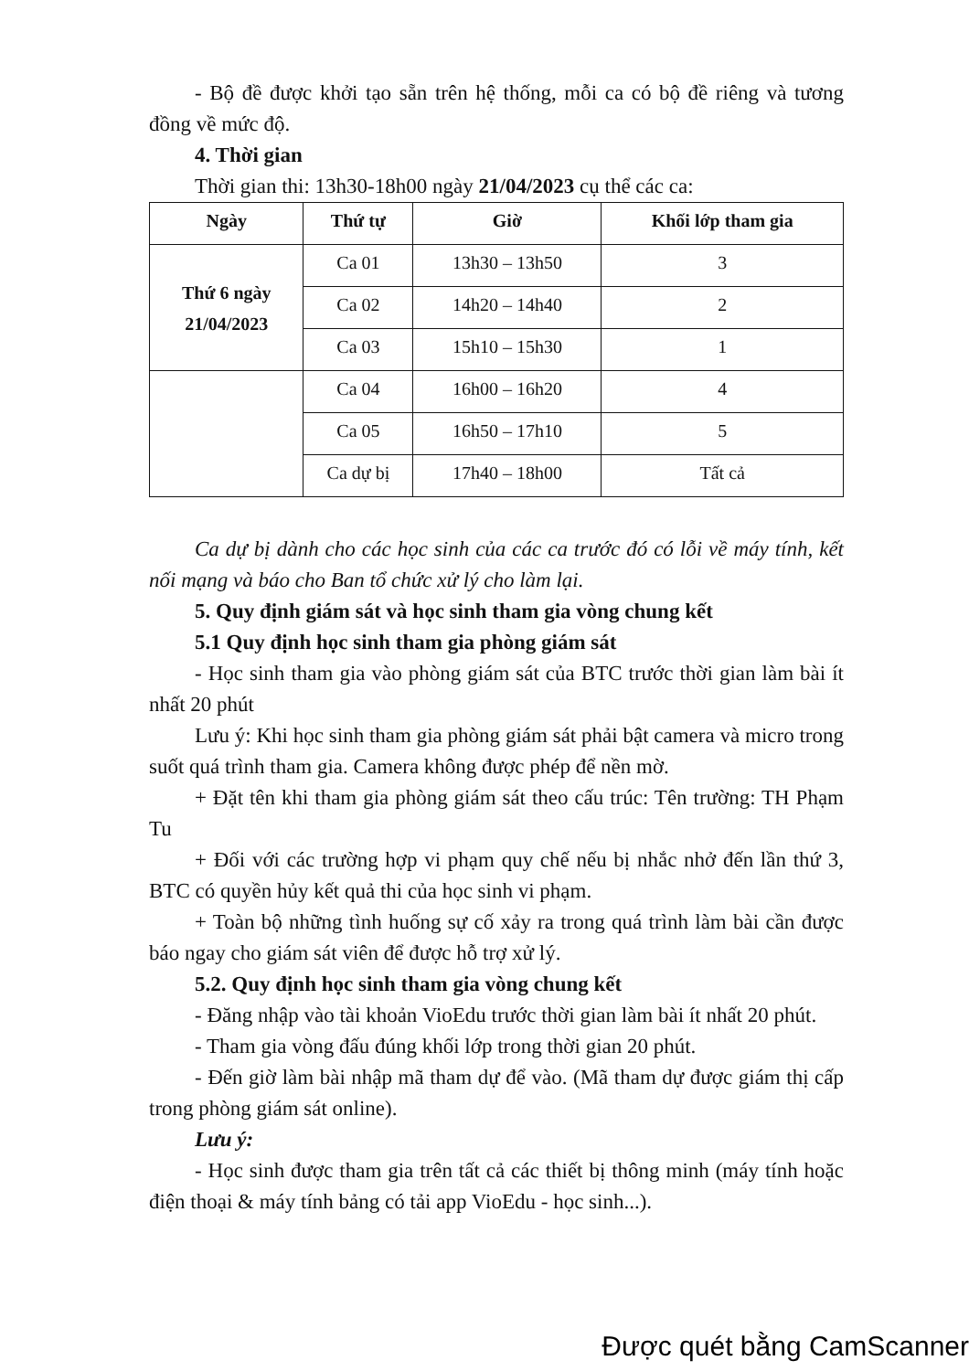- Bộ đề được khởi tạo sẵn trên hệ thống, mỗi ca có bộ đề riêng và tương đồng về mức độ.
4. Thời gian
Thời gian thi: 13h30-18h00 ngày 21/04/2023 cụ thể các ca:
| Ngày | Thứ tự | Giờ | Khối lớp tham gia |
| --- | --- | --- | --- |
| Thứ 6 ngày 21/04/2023 | Ca 01 | 13h30 – 13h50 | 3 |
| | Ca 02 | 14h20 – 14h40 | 2 |
| | Ca 03 | 15h10 – 15h30 | 1 |
| | Ca 04 | 16h00 – 16h20 | 4 |
| | Ca 05 | 16h50 – 17h10 | 5 |
| | Ca dự bị | 17h40 – 18h00 | Tất cả |
Ca dự bị dành cho các học sinh của các ca trước đó có lỗi về máy tính, kết nối mạng và báo cho Ban tổ chức xử lý cho làm lại.
5. Quy định giám sát và học sinh tham gia vòng chung kết
5.1 Quy định học sinh tham gia phòng giám sát
- Học sinh tham gia vào phòng giám sát của BTC trước thời gian làm bài ít nhất 20 phút
Lưu ý: Khi học sinh tham gia phòng giám sát phải bật camera và micro trong suốt quá trình tham gia. Camera không được phép để nền mờ.
+ Đặt tên khi tham gia phòng giám sát theo cấu trúc: Tên trường: TH Phạm Tu
+ Đối với các trường hợp vi phạm quy chế nếu bị nhắc nhở đến lần thứ 3, BTC có quyền hủy kết quả thi của học sinh vi phạm.
+ Toàn bộ những tình huống sự cố xảy ra trong quá trình làm bài cần được báo ngay cho giám sát viên để được hỗ trợ xử lý.
5.2. Quy định học sinh tham gia vòng chung kết
- Đăng nhập vào tài khoản VioEdu trước thời gian làm bài ít nhất 20 phút.
- Tham gia vòng đấu đúng khối lớp trong thời gian 20 phút.
- Đến giờ làm bài nhập mã tham dự để vào. (Mã tham dự được giám thị cấp trong phòng giám sát online).
Lưu ý:
- Học sinh được tham gia trên tất cả các thiết bị thông minh (máy tính hoặc điện thoại & máy tính bảng có tải app VioEdu - học sinh...).
Được quét bằng CamScanner